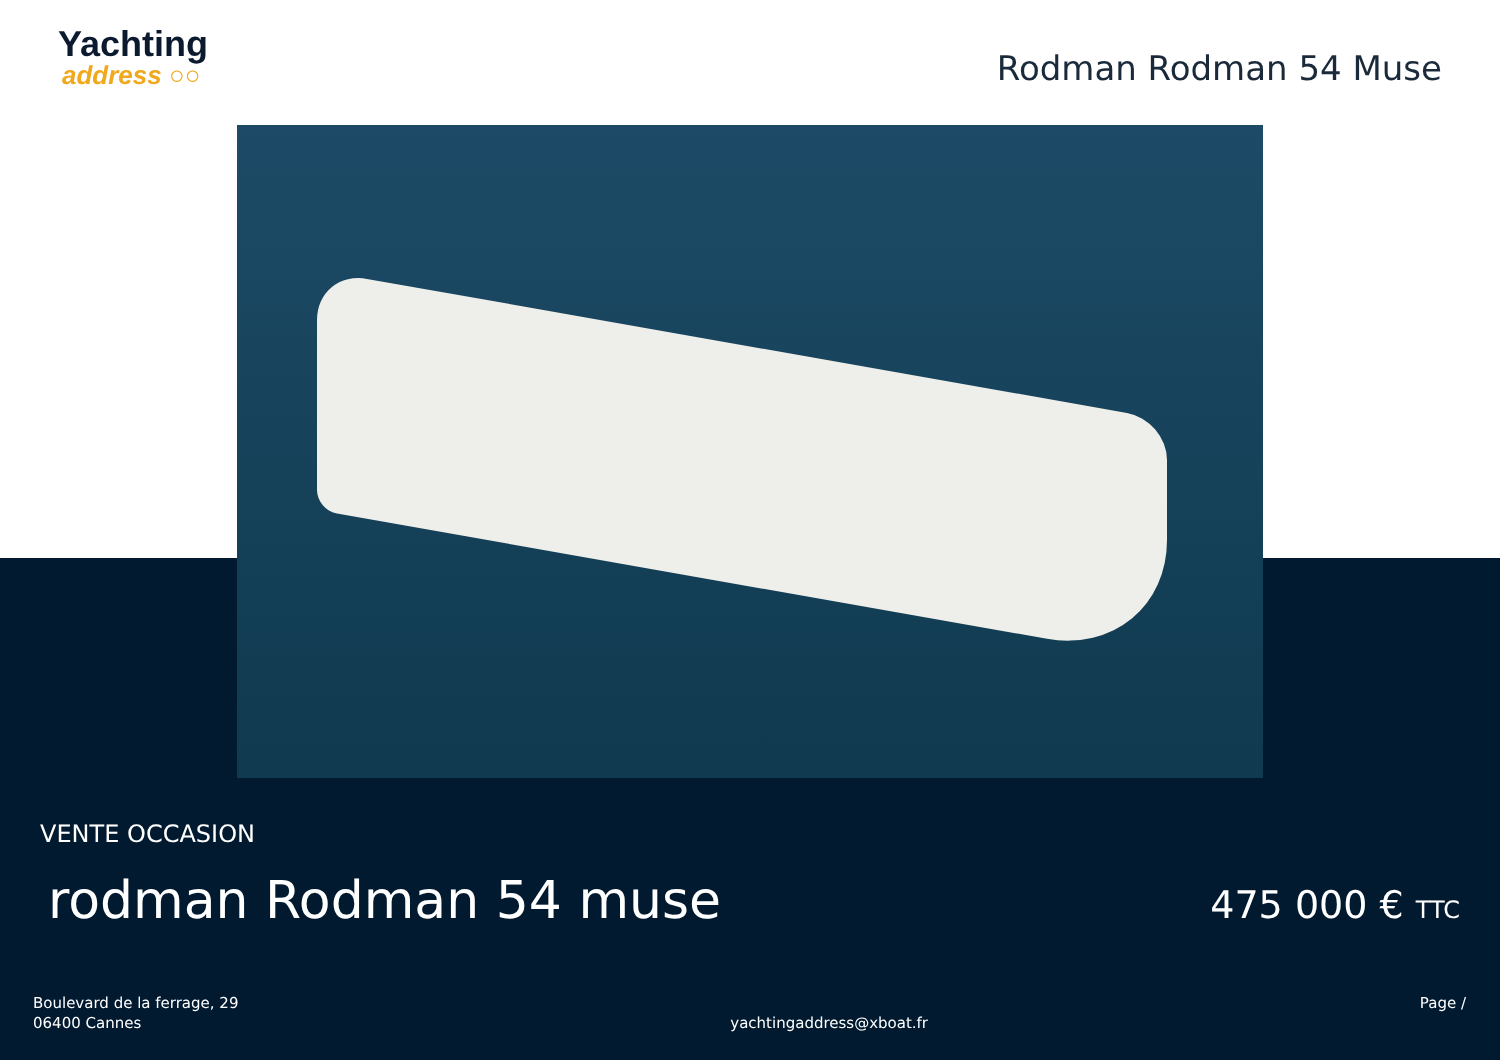Yachting
address ○○
Rodman Rodman 54 Muse
VENTE OCCASION
rodman Rodman 54 muse
475 000 € TTC
Boulevard de la ferrage, 29
06400 Cannes
yachtingaddress@xboat.fr
Page /